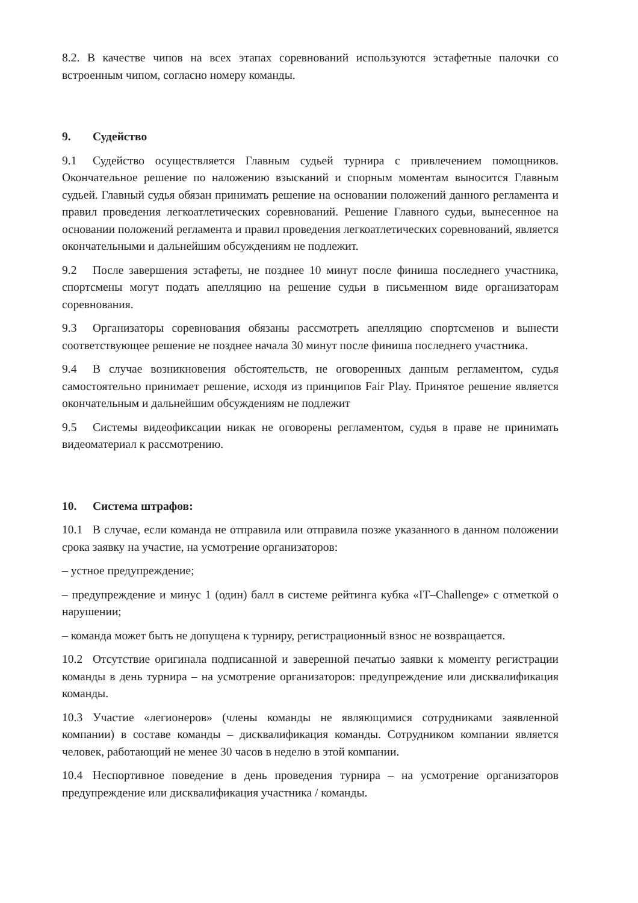8.2. В качестве чипов на всех этапах соревнований используются эстафетные палочки со встроенным чипом, согласно номеру команды.
9. Судейство
9.1 Судейство осуществляется Главным судьей турнира с привлечением помощников. Окончательное решение по наложению взысканий и спорным моментам выносится Главным судьей. Главный судья обязан принимать решение на основании положений данного регламента и правил проведения легкоатлетических соревнований. Решение Главного судьи, вынесенное на основании положений регламента и правил проведения легкоатлетических соревнований, является окончательными и дальнейшим обсуждениям не подлежит.
9.2 После завершения эстафеты, не позднее 10 минут после финиша последнего участника, спортсмены могут подать апелляцию на решение судьи в письменном виде организаторам соревнования.
9.3 Организаторы соревнования обязаны рассмотреть апелляцию спортсменов и вынести соответствующее решение не позднее начала 30 минут после финиша последнего участника.
9.4 В случае возникновения обстоятельств, не оговоренных данным регламентом, судья самостоятельно принимает решение, исходя из принципов Fair Play. Принятое решение является окончательным и дальнейшим обсуждениям не подлежит
9.5 Системы видеофиксации никак не оговорены регламентом, судья в праве не принимать видеоматериал к рассмотрению.
10. Система штрафов:
10.1 В случае, если команда не отправила или отправила позже указанного в данном положении срока заявку на участие, на усмотрение организаторов:
– устное предупреждение;
– предупреждение и минус 1 (один) балл в системе рейтинга кубка «IT–Challenge» с отметкой о нарушении;
– команда может быть не допущена к турниру, регистрационный взнос не возвращается.
10.2 Отсутствие оригинала подписанной и заверенной печатью заявки к моменту регистрации команды в день турнира – на усмотрение организаторов: предупреждение или дисквалификация команды.
10.3 Участие «легионеров» (члены команды не являющимися сотрудниками заявленной компании) в составе команды – дисквалификация команды. Сотрудником компании является человек, работающий не менее 30 часов в неделю в этой компании.
10.4 Неспортивное поведение в день проведения турнира – на усмотрение организаторов предупреждение или дисквалификация участника / команды.